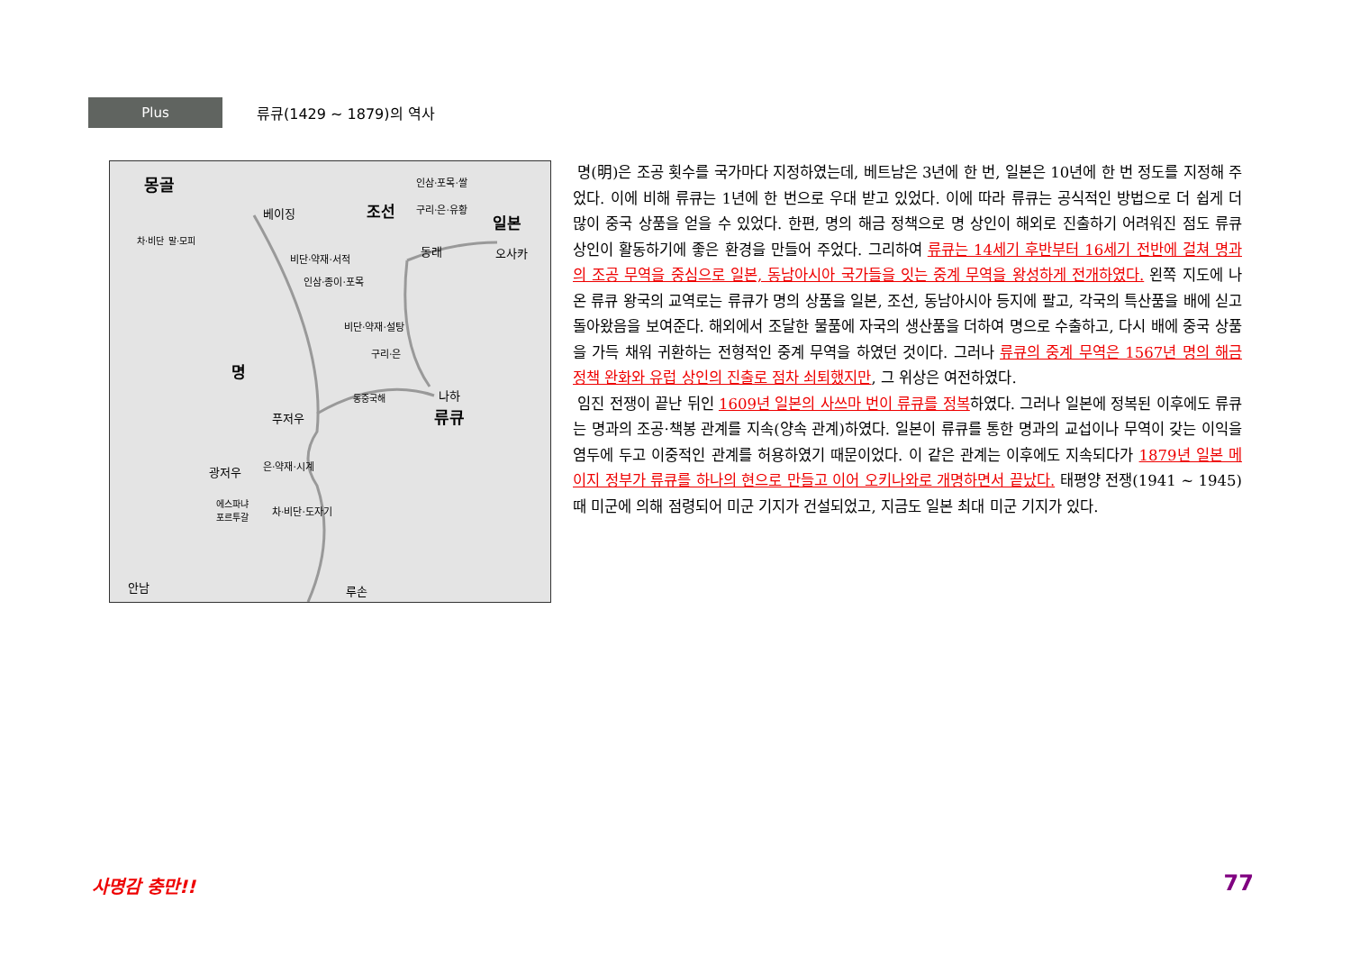Plus
류큐(1429 ~ 1879)의 역사
몽골
베이징 조선
인삼·포목·쌀
구리·은·유황
일본
동래 오사카 비단·약재·서적
인삼·종이·포목
비단·약재·설탕
구리·은
명
나하
류큐
동중국해
푸저우
광저우 은·약재·시계
에스파냐
포르투갈 차·비단·도자기
안남 루손
차·비단 말·모피
명(明)은 조공 횟수를 국가마다 지정하였는데, 베트남은 3년에 한 번, 일본은 10년에 한 번 정도를 지정해 주었다. 이에 비해 류큐는 1년에 한 번으로 우대 받고 있었다. 이에 따라 류큐는 공식적인 방법으로 더 쉽게 더 많이 중국 상품을 얻을 수 있었다. 한편, 명의 해금 정책으로 명 상인이 해외로 진출하기 어려워진 점도 류큐 상인이 활동하기에 좋은 환경을 만들어 주었다. 그리하여 류큐는 14세기 후반부터 16세기 전반에 걸쳐 명과의 조공 무역을 중심으로 일본, 동남아시아 국가들을 잇는 중계 무역을 왕성하게 전개하였다. 왼쪽 지도에 나온 류큐 왕국의 교역로는 류큐가 명의 상품을 일본, 조선, 동남아시아 등지에 팔고, 각국의 특산품을 배에 싣고 돌아왔음을 보여준다. 해외에서 조달한 물품에 자국의 생산품을 더하여 명으로 수출하고, 다시 배에 중국 상품을 가득 채워 귀환하는 전형적인 중계 무역을 하였던 것이다. 그러나 류큐의 중계 무역은 1567년 명의 해금 정책 완화와 유럽 상인의 진출로 점차 쇠퇴했지만, 그 위상은 여전하였다.
임진 전쟁이 끝난 뒤인 1609년 일본의 사쓰마 번이 류큐를 정복하였다. 그러나 일본에 정복된 이후에도 류큐는 명과의 조공·책봉 관계를 지속(양속 관계)하였다. 일본이 류큐를 통한 명과의 교섭이나 무역이 갖는 이익을 염두에 두고 이중적인 관계를 허용하였기 때문이었다. 이 같은 관계는 이후에도 지속되다가 1879년 일본 메이지 정부가 류큐를 하나의 현으로 만들고 이어 오키나와로 개명하면서 끝났다. 태평양 전쟁(1941 ~ 1945) 때 미군에 의해 점령되어 미군 기지가 건설되었고, 지금도 일본 최대 미군 기지가 있다.
사명감 충만!! 77